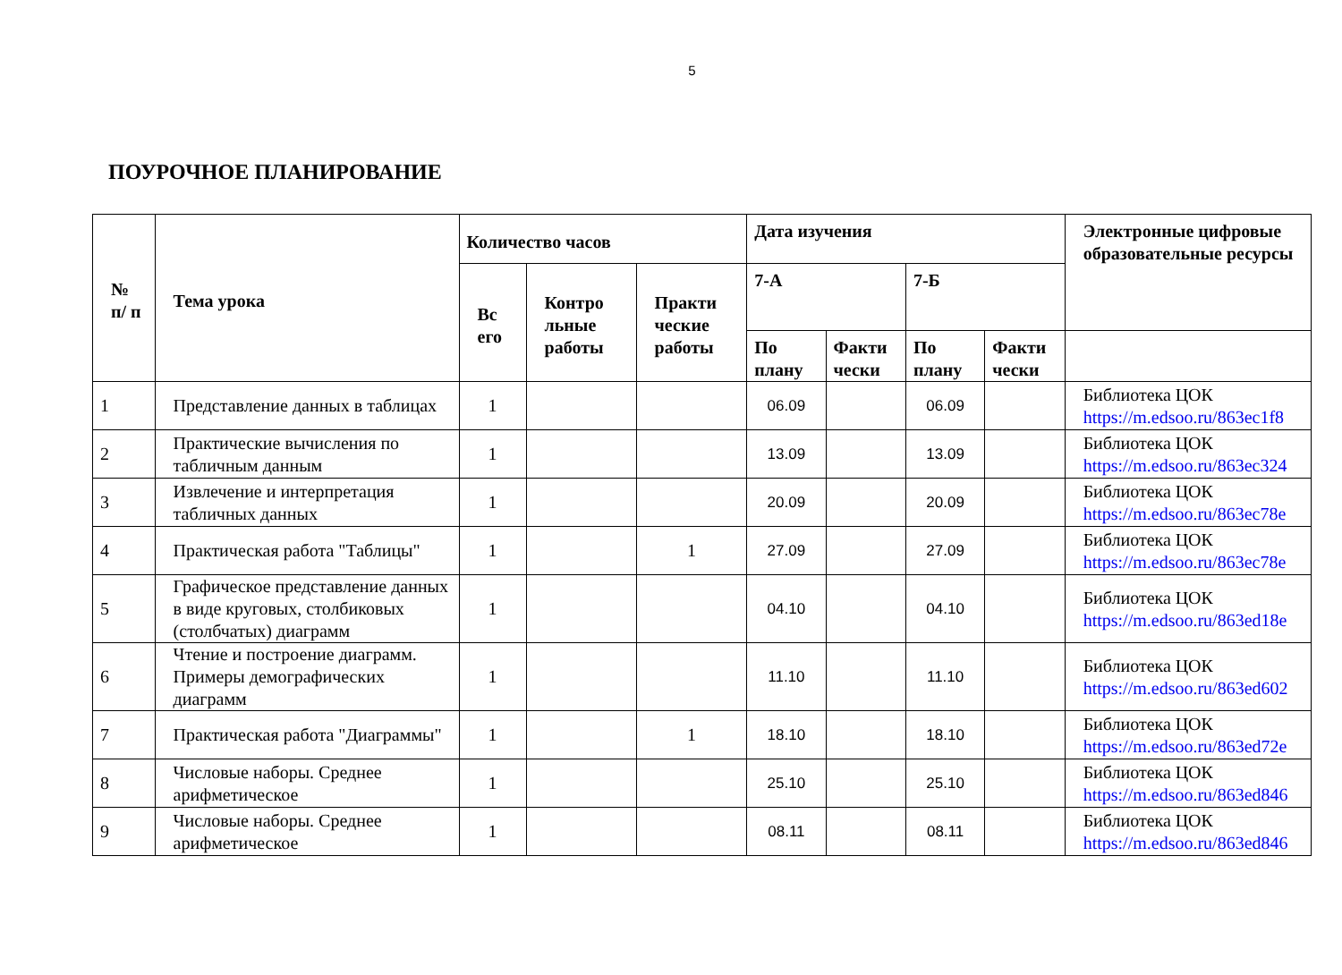5
ПОУРОЧНОЕ ПЛАНИРОВАНИЕ
| № п/ п | Тема урока | Количество часов | | | Дата изучения | | | | Электронные цифровые образовательные ресурсы |
| --- | --- | --- | --- | --- | --- | --- | --- | --- | --- |
| | | Вс его | Контро льные работы | Практи ческие работы | 7-А | | 7-Б | | |
| | | | | | По плану | Факти чески | По плану | Факти чески | |
| 1 | Представление данных в таблицах | 1 | | | 06.09 | | 06.09 | | Библиотека ЦОК https://m.edsoo.ru/863ec1f8 |
| 2 | Практические вычисления по табличным данным | 1 | | | 13.09 | | 13.09 | | Библиотека ЦОК https://m.edsoo.ru/863ec324 |
| 3 | Извлечение и интерпретация табличных данных | 1 | | | 20.09 | | 20.09 | | Библиотека ЦОК https://m.edsoo.ru/863ec78e |
| 4 | Практическая работа "Таблицы" | 1 | | 1 | 27.09 | | 27.09 | | Библиотека ЦОК https://m.edsoo.ru/863ec78e |
| 5 | Графическое представление данных в виде круговых, столбиковых (столбчатых) диаграмм | 1 | | | 04.10 | | 04.10 | | Библиотека ЦОК https://m.edsoo.ru/863ed18e |
| 6 | Чтение и построение диаграмм. Примеры демографических диаграмм | 1 | | | 11.10 | | 11.10 | | Библиотека ЦОК https://m.edsoo.ru/863ed602 |
| 7 | Практическая работа "Диаграммы" | 1 | | 1 | 18.10 | | 18.10 | | Библиотека ЦОК https://m.edsoo.ru/863ed72e |
| 8 | Числовые наборы. Среднее арифметическое | 1 | | | 25.10 | | 25.10 | | Библиотека ЦОК https://m.edsoo.ru/863ed846 |
| 9 | Числовые наборы. Среднее арифметическое | 1 | | | 08.11 | | 08.11 | | Библиотека ЦОК https://m.edsoo.ru/863ed846 |